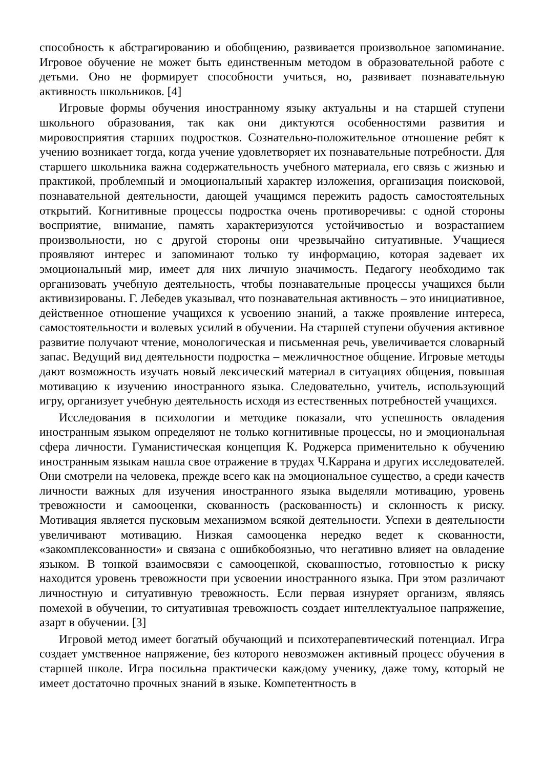способность к абстрагированию и обобщению, развивается произвольное запоминание. Игровое обучение не может быть единственным методом в образовательной работе с детьми. Оно не формирует способности учиться, но, развивает познавательную активность школьников. [4]
Игровые формы обучения иностранному языку актуальны и на старшей ступени школьного образования, так как они диктуются особенностями развития и мировосприятия старших подростков. Сознательно-положительное отношение ребят к учению возникает тогда, когда учение удовлетворяет их познавательные потребности. Для старшего школьника важна содержательность учебного материала, его связь с жизнью и практикой, проблемный и эмоциональный характер изложения, организация поисковой, познавательной деятельности, дающей учащимся пережить радость самостоятельных открытий. Когнитивные процессы подростка очень противоречивы: с одной стороны восприятие, внимание, память характеризуются устойчивостью и возрастанием произвольности, но с другой стороны они чрезвычайно ситуативные. Учащиеся проявляют интерес и запоминают только ту информацию, которая задевает их эмоциональный мир, имеет для них личную значимость. Педагогу необходимо так организовать учебную деятельность, чтобы познавательные процессы учащихся были активизированы. Г. Лебедев указывал, что познавательная активность – это инициативное, действенное отношение учащихся к усвоению знаний, а также проявление интереса, самостоятельности и волевых усилий в обучении. На старшей ступени обучения активное развитие получают чтение, монологическая и письменная речь, увеличивается словарный запас. Ведущий вид деятельности подростка – межличностное общение. Игровые методы дают возможность изучать новый лексический материал в ситуациях общения, повышая мотивацию к изучению иностранного языка. Следовательно, учитель, использующий игру, организует учебную деятельность исходя из естественных потребностей учащихся.
Исследования в психологии и методике показали, что успешность овладения иностранным языком определяют не только когнитивные процессы, но и эмоциональная сфера личности. Гуманистическая концепция К. Роджерса применительно к обучению иностранным языкам нашла свое отражение в трудах Ч.Каррана и других исследователей. Они смотрели на человека, прежде всего как на эмоциональное существо, а среди качеств личности важных для изучения иностранного языка выделяли мотивацию, уровень тревожности и самооценки, скованность (раскованность) и склонность к риску. Мотивация является пусковым механизмом всякой деятельности. Успехи в деятельности увеличивают мотивацию. Низкая самооценка нередко ведет к скованности, «закомплексованности» и связана с ошибкобоязнью, что негативно влияет на овладение языком. В тонкой взаимосвязи с самооценкой, скованностью, готовностью к риску находится уровень тревожности при усвоении иностранного языка. При этом различают личностную и ситуативную тревожность. Если первая изнуряет организм, являясь помехой в обучении, то ситуативная тревожность создает интеллектуальное напряжение, азарт в обучении. [3]
Игровой метод имеет богатый обучающий и психотерапевтический потенциал. Игра создает умственное напряжение, без которого невозможен активный процесс обучения в старшей школе. Игра посильна практически каждому ученику, даже тому, который не имеет достаточно прочных знаний в языке. Компетентность в